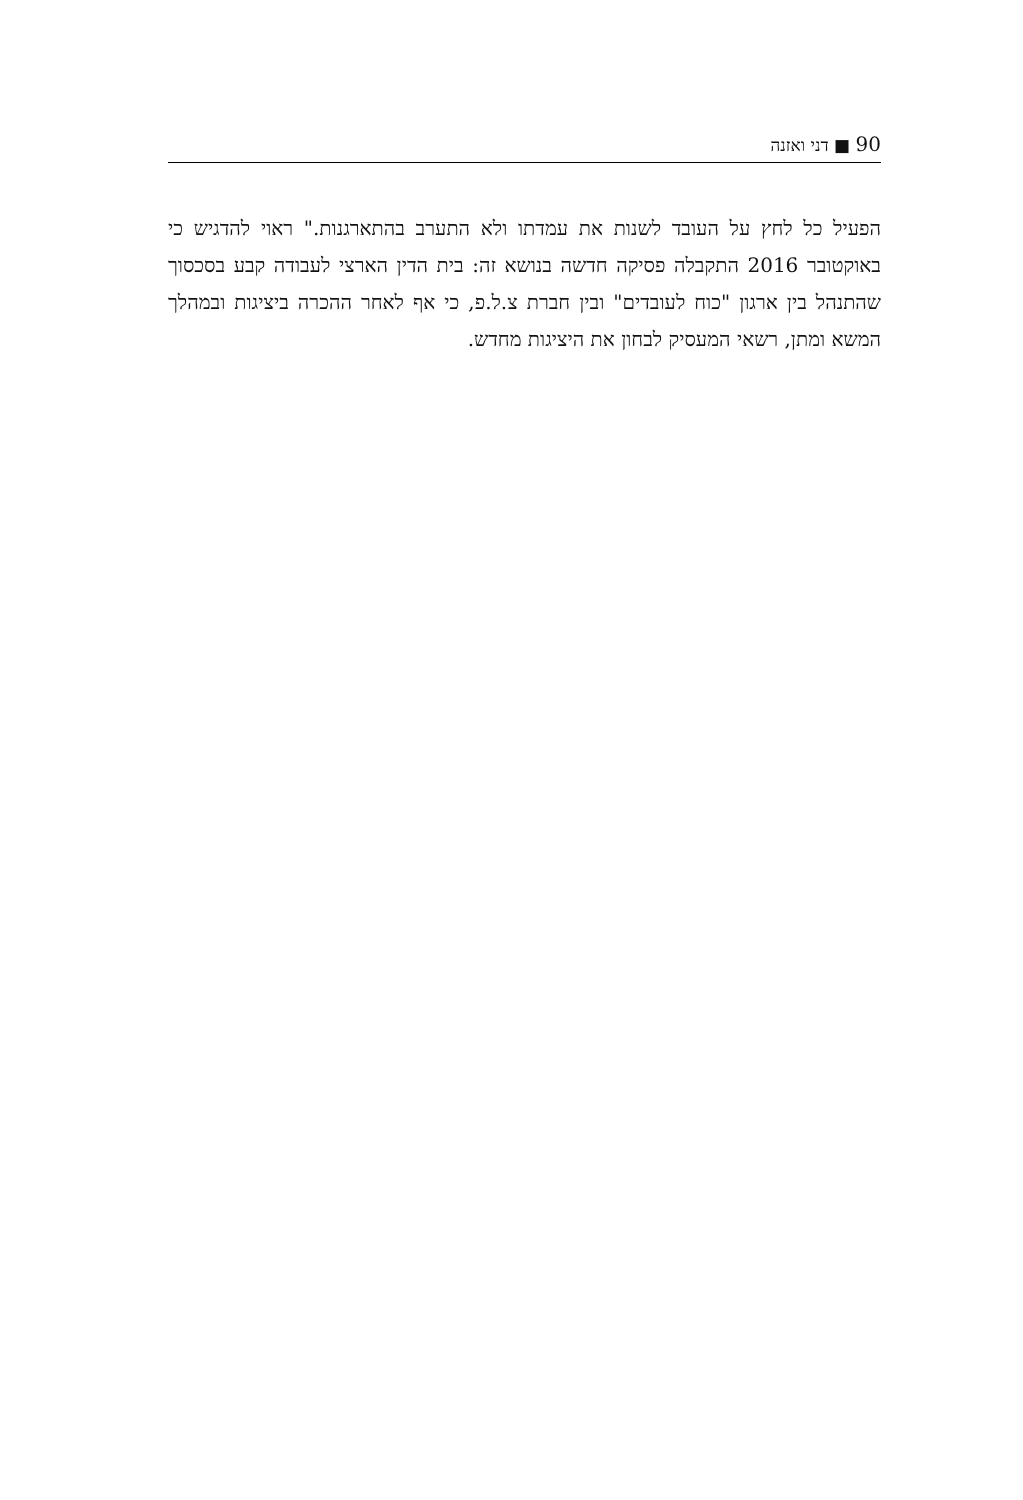90 ■ דני ואזנה
הפעיל כל לחץ על העובד לשנות את עמדתו ולא התערב בהתארגנות." ראוי להדגיש כי באוקטובר 2016 התקבלה פסיקה חדשה בנושא זה: בית הדין הארצי לעבודה קבע בסכסוך שהתנהל בין ארגון "כוח לעובדים" ובין חברת צ.ל.פ, כי אף לאחר ההכרה ביציגות ובמהלך המשא ומתן, רשאי המעסיק לבחון את היציגות מחדש.